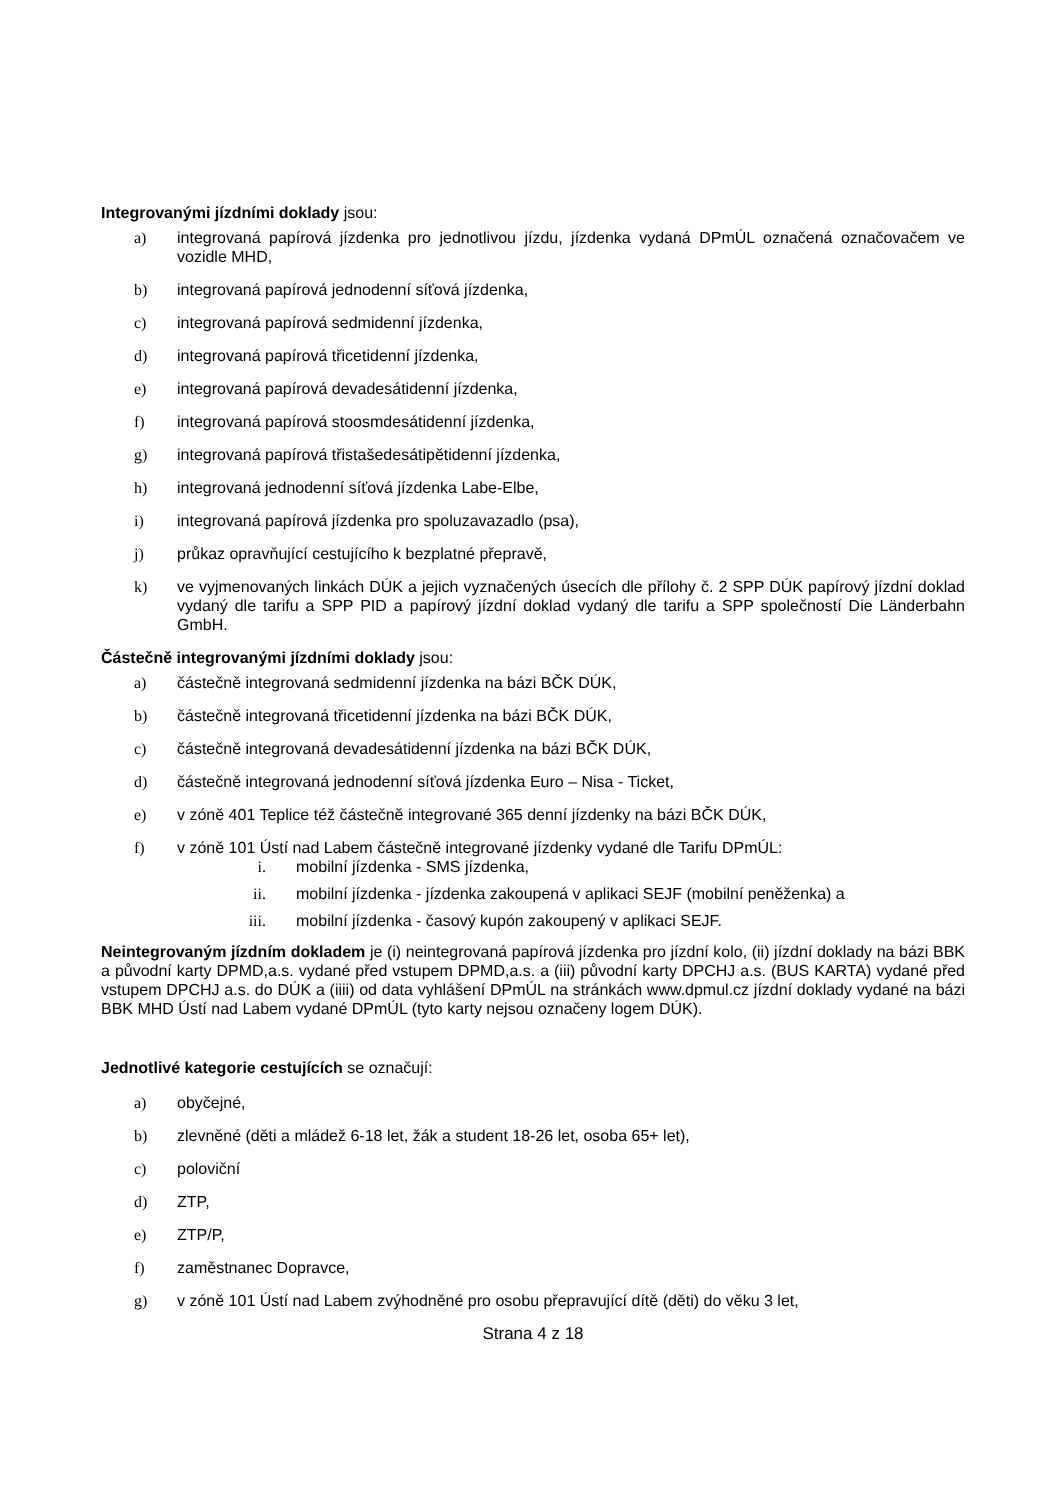Integrovanými jízdními doklady jsou:
a) integrovaná papírová jízdenka pro jednotlivou jízdu, jízdenka vydaná DPmÚL označená označovačem ve vozidle MHD,
b) integrovaná papírová jednodenní síťová jízdenka,
c) integrovaná papírová sedmidenní jízdenka,
d) integrovaná papírová třicetidenní jízdenka,
e) integrovaná papírová devadesátidenní jízdenka,
f) integrovaná papírová stoosmdesátidenní jízdenka,
g) integrovaná papírová třistašedesátipětidenní jízdenka,
h) integrovaná jednodenní síťová jízdenka Labe-Elbe,
i) integrovaná papírová jízdenka pro spoluzavazadlo (psa),
j) průkaz opravňující cestujícího k bezplatné přepravě,
k) ve vyjmenovaných linkách DÚK a jejich vyznačených úsecích dle přílohy č. 2 SPP DÚK papírový jízdní doklad vydaný dle tarifu a SPP PID a papírový jízdní doklad vydaný dle tarifu a SPP společností Die Länderbahn GmbH.
Částečně integrovanými jízdními doklady jsou:
a) částečně integrovaná sedmidenní jízdenka na bázi BČK DÚK,
b) částečně integrovaná třicetidenní jízdenka na bázi BČK DÚK,
c) částečně integrovaná devadesátidenní jízdenka na bázi BČK DÚK,
d) částečně integrovaná jednodenní síťová jízdenka Euro – Nisa - Ticket,
e) v zóně 401 Teplice též částečně integrované 365 denní jízdenky na bázi BČK DÚK,
f) v zóně 101 Ústí nad Labem částečně integrované jízdenky vydané dle Tarifu DPmÚL:
i. mobilní jízdenka - SMS jízdenka,
ii. mobilní jízdenka - jízdenka zakoupená v aplikaci SEJF (mobilní peněženka) a
iii. mobilní jízdenka - časový kupón zakoupený v aplikaci SEJF.
Neintegrovaným jízdním dokladem je (i) neintegrovaná papírová jízdenka pro jízdní kolo, (ii) jízdní doklady na bázi BBK a původní karty DPMD,a.s. vydané před vstupem DPMD,a.s. a (iii) původní karty DPCHJ a.s. (BUS KARTA) vydané před vstupem DPCHJ a.s. do DÚK a (iiii) od data vyhlášení DPmÚL na stránkách www.dpmul.cz jízdní doklady vydané na bázi BBK MHD Ústí nad Labem vydané DPmÚL (tyto karty nejsou označeny logem DÚK).
Jednotlivé kategorie cestujících se označují:
a) obyčejné,
b) zlevněné (děti a mládež 6-18 let, žák a student 18-26 let, osoba 65+ let),
c) poloviční
d) ZTP,
e) ZTP/P,
f) zaměstnanec Dopravce,
g) v zóně 101 Ústí nad Labem zvýhodněné pro osobu přepravující dítě (děti) do věku 3 let,
Strana 4 z 18